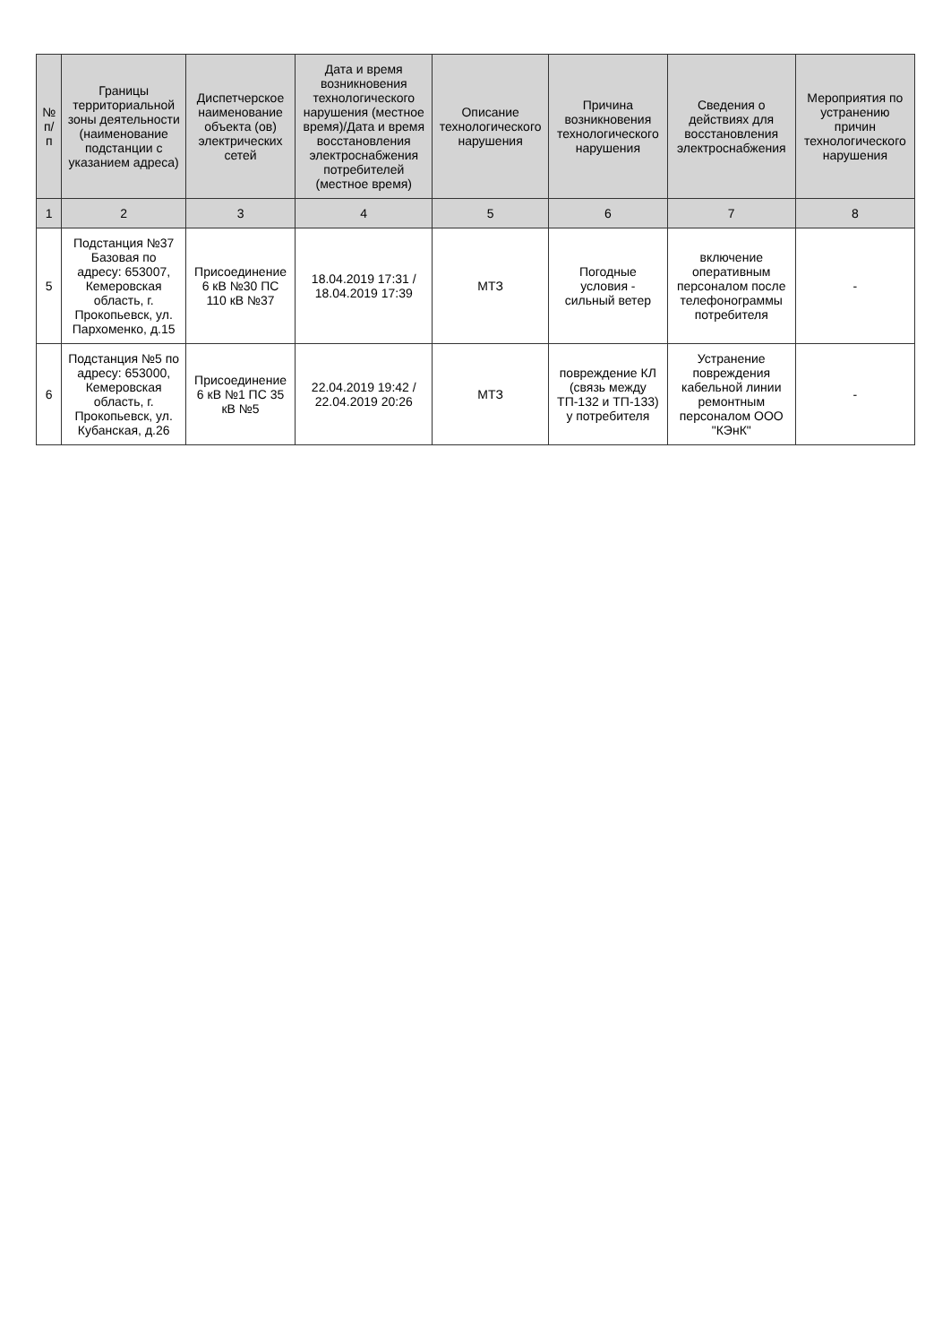| № п/п | Границы территориальной зоны деятельности (наименование подстанции с указанием адреса) | Диспетчерское наименование объекта (ов) электрических сетей | Дата и время возникновения технологического нарушения (местное время)/Дата и время восстановления электроснабжения потребителей (местное время) | Описание технологического нарушения | Причина возникновения технологического нарушения | Сведения о действиях для восстановления электроснабжения | Мероприятия по устранению причин технологического нарушения |
| --- | --- | --- | --- | --- | --- | --- | --- |
| 1 | 2 | 3 | 4 | 5 | 6 | 7 | 8 |
| 5 | Подстанция №37 Базовая по адресу: 653007, Кемеровская область, г. Прокопьевск, ул. Пархоменко, д.15 | Присоединение 6 кВ №30 ПС 110 кВ №37 | 18.04.2019 17:31 / 18.04.2019 17:39 | МТЗ | Погодные условия - сильный ветер | включение оперативным персоналом после телефонограммы потребителя | - |
| 6 | Подстанция №5 по адресу: 653000, Кемеровская область, г. Прокопьевск, ул. Кубанская, д.26 | Присоединение 6 кВ №1 ПС 35 кВ №5 | 22.04.2019 19:42 / 22.04.2019 20:26 | МТЗ | повреждение КЛ (связь между ТП-132 и ТП-133) у потребителя | Устранение повреждения кабельной линии ремонтным персоналом ООО "КЭнК" | - |